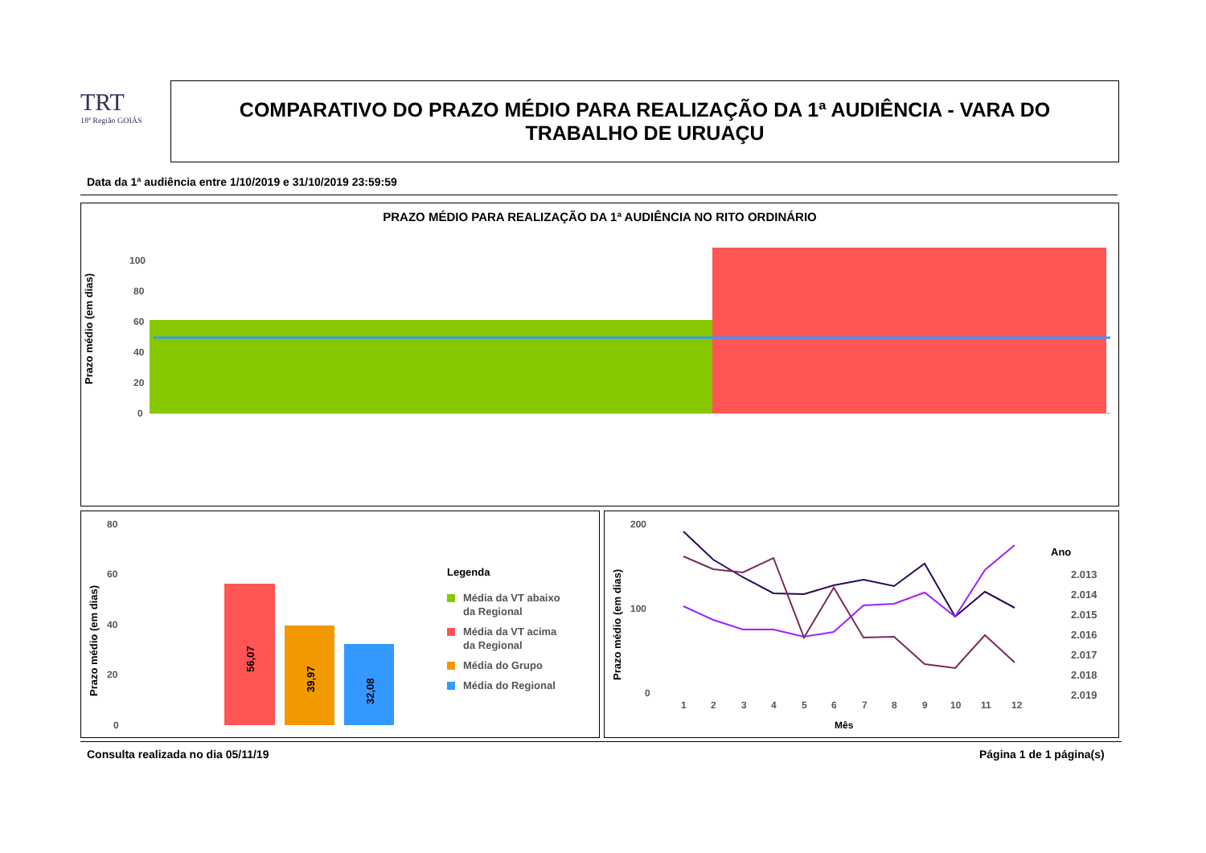TRT
18ª Região GOIÁS
COMPARATIVO DO PRAZO MÉDIO PARA REALIZAÇÃO DA 1ª AUDIÊNCIA - VARA DO
TRABALHO DE URUAÇU
Data da 1ª audiência entre 1/10/2019 e 31/10/2019 23:59:59
PRAZO MÉDIO PARA REALIZAÇÃO DA 1ª AUDIÊNCIA NO RITO ORDINÁRIO
Prazo médio (em dias)
100
80
60
40
20
0
Prazo médio (em dias)
80
60
40
20
0
56,07
39,97
32,08
Legenda
Média da VT abaixo
da Regional
Média da VT acima
da Regional
Média do Grupo
Média do Regional
Prazo médio (em dias)
200
100
0
1
2
3
4
5
6
7
8
9
10
11
12
Mês
Ano
2.013
2.014
2.015
2.016
2.017
2.018
2.019
Consulta realizada no dia 05/11/19
Página 1 de 1 página(s)